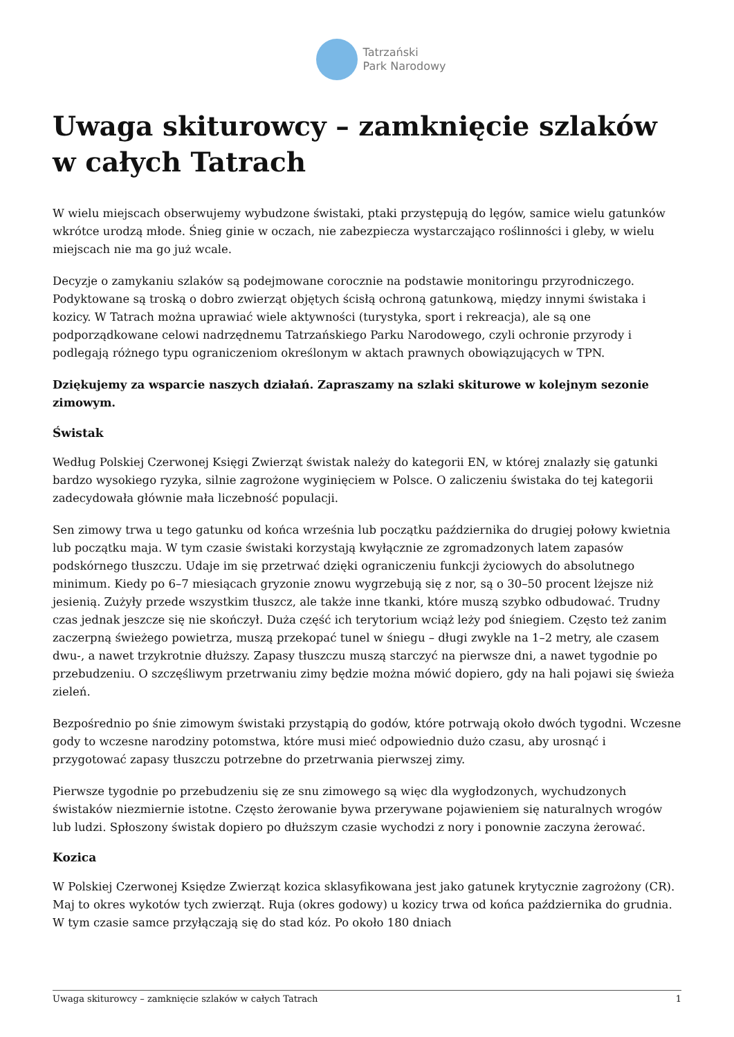Tatrzański
Park Narodowy
Uwaga skiturowcy – zamknięcie szlaków w całych Tatrach
W wielu miejscach obserwujemy wybudzone świstaki, ptaki przystępują do lęgów, samice wielu gatunków wkrótce urodzą młode. Śnieg ginie w oczach, nie zabezpiecza wystarczająco roślinności i gleby, w wielu miejscach nie ma go już wcale.
Decyzje o zamykaniu szlaków są podejmowane corocznie na podstawie monitoringu przyrodniczego. Podyktowane są troską o dobro zwierząt objętych ścisłą ochroną gatunkową, między innymi świstaka i kozicy. W Tatrach można uprawiać wiele aktywności (turystyka, sport i rekreacja), ale są one podporządkowane celowi nadrzędnemu Tatrzańskiego Parku Narodowego, czyli ochronie przyrody i podlegają różnego typu ograniczeniom określonym w aktach prawnych obowiązujących w TPN.
Dziękujemy za wsparcie naszych działań. Zapraszamy na szlaki skiturowe w kolejnym sezonie zimowym.
Świstak
Według Polskiej Czerwonej Księgi Zwierząt świstak należy do kategorii EN, w której znalazły się gatunki bardzo wysokiego ryzyka, silnie zagrożone wyginięciem w Polsce. O zaliczeniu świstaka do tej kategorii zadecydowała głównie mała liczebność populacji.
Sen zimowy trwa u tego gatunku od końca września lub początku października do drugiej połowy kwietnia lub początku maja. W tym czasie świstaki korzystają kwyłącznie ze zgromadzonych latem zapasów podskórnego tłuszczu. Udaje im się przetrwać dzięki ograniczeniu funkcji życiowych do absolutnego minimum. Kiedy po 6–7 miesiącach gryzonie znowu wygrzebują się z nor, są o 30–50 procent lżejsze niż jesienią. Zużyły przede wszystkim tłuszcz, ale także inne tkanki, które muszą szybko odbudować. Trudny czas jednak jeszcze się nie skończył. Duża część ich terytorium wciąż leży pod śniegiem. Często też zanim zaczerpną świeżego powietrza, muszą przekopać tunel w śniegu – długi zwykle na 1–2 metry, ale czasem dwu-, a nawet trzykrotnie dłuższy. Zapasy tłuszczu muszą starczyć na pierwsze dni, a nawet tygodnie po przebudzeniu. O szczęśliwym przetrwaniu zimy będzie można mówić dopiero, gdy na hali pojawi się świeża zieleń.
Bezpośrednio po śnie zimowym świstaki przystąpią do godów, które potrwają około dwóch tygodni. Wczesne gody to wczesne narodziny potomstwa, które musi mieć odpowiednio dużo czasu, aby urosnąć i przygotować zapasy tłuszczu potrzebne do przetrwania pierwszej zimy.
Pierwsze tygodnie po przebudzeniu się ze snu zimowego są więc dla wygłodzonych, wychudzonych świstaków niezmiernie istotne. Często żerowanie bywa przerywane pojawieniem się naturalnych wrogów lub ludzi. Spłoszony świstak dopiero po dłuższym czasie wychodzi z nory i ponownie zaczyna żerować.
Kozica
W Polskiej Czerwonej Księdze Zwierząt kozica sklasyfikowana jest jako gatunek krytycznie zagrożony (CR). Maj to okres wykotów tych zwierząt. Ruja (okres godowy) u kozicy trwa od końca października do grudnia. W tym czasie samce przyłączają się do stad kóz. Po około 180 dniach
Uwaga skiturowcy – zamknięcie szlaków w całych Tatrach 1